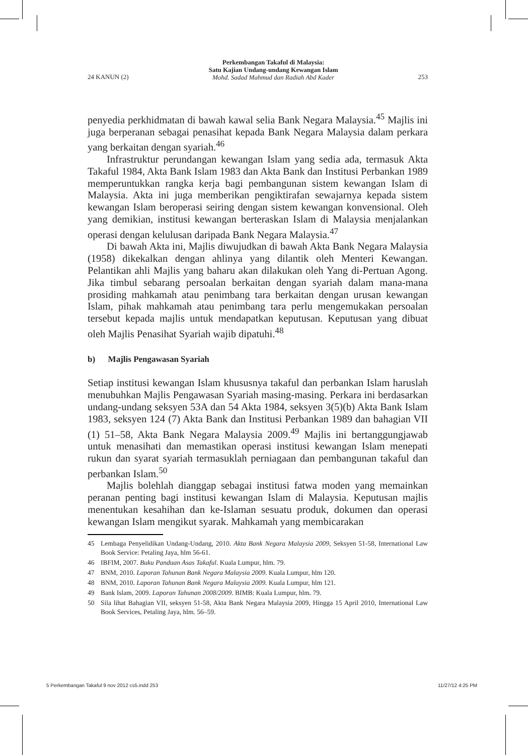24 KANUN (2)
Perkembangan Takaful di Malaysia:
Satu Kajian Undang-undang Kewangan Islam
Mohd. Sadad Mahmud dan Radiah Abd Kader
253
penyedia perkhidmatan di bawah kawal selia Bank Negara Malaysia.<sup>45</sup> Majlis ini juga berperanan sebagai penasihat kepada Bank Negara Malaysia dalam perkara yang berkaitan dengan syariah.<sup>46</sup>
Infrastruktur perundangan kewangan Islam yang sedia ada, termasuk Akta Takaful 1984, Akta Bank Islam 1983 dan Akta Bank dan Institusi Perbankan 1989 memperuntukkan rangka kerja bagi pembangunan sistem kewangan Islam di Malaysia. Akta ini juga memberikan pengiktirafan sewajarnya kepada sistem kewangan Islam beroperasi seiring dengan sistem kewangan konvensional. Oleh yang demikian, institusi kewangan berteraskan Islam di Malaysia menjalankan operasi dengan kelulusan daripada Bank Negara Malaysia.<sup>47</sup>
Di bawah Akta ini, Majlis diwujudkan di bawah Akta Bank Negara Malaysia (1958) dikekalkan dengan ahlinya yang dilantik oleh Menteri Kewangan. Pelantikan ahli Majlis yang baharu akan dilakukan oleh Yang di-Pertuan Agong. Jika timbul sebarang persoalan berkaitan dengan syariah dalam mana-mana prosiding mahkamah atau penimbang tara berkaitan dengan urusan kewangan Islam, pihak mahkamah atau penimbang tara perlu mengemukakan persoalan tersebut kepada majlis untuk mendapatkan keputusan. Keputusan yang dibuat oleh Majlis Penasihat Syariah wajib dipatuhi.<sup>48</sup>
b) Majlis Pengawasan Syariah
Setiap institusi kewangan Islam khususnya takaful dan perbankan Islam haruslah menubuhkan Majlis Pengawasan Syariah masing-masing. Perkara ini berdasarkan undang-undang seksyen 53A dan 54 Akta 1984, seksyen 3(5)(b) Akta Bank Islam 1983, seksyen 124 (7) Akta Bank dan Institusi Perbankan 1989 dan bahagian VII (1) 51–58, Akta Bank Negara Malaysia 2009.<sup>49</sup> Majlis ini bertanggungjawab untuk menasihati dan memastikan operasi institusi kewangan Islam menepati rukun dan syarat syariah termasuklah perniagaan dan pembangunan takaful dan perbankan Islam.<sup>50</sup>
Majlis bolehlah dianggap sebagai institusi fatwa moden yang memainkan peranan penting bagi institusi kewangan Islam di Malaysia. Keputusan majlis menentukan kesahihan dan ke-Islaman sesuatu produk, dokumen dan operasi kewangan Islam mengikut syarak. Mahkamah yang membicarakan
45 Lembaga Penyelidikan Undang-Undang, 2010. Akta Bank Negara Malaysia 2009, Seksyen 51-58, International Law Book Service: Petaling Jaya, hlm 56-61.
46 IBFIM, 2007. Buku Panduan Asas Takaful. Kuala Lumpur, hlm. 79.
47 BNM, 2010. Laporan Tahunan Bank Negara Malaysia 2009. Kuala Lumpur, hlm 120.
48 BNM, 2010. Laporan Tahunan Bank Negara Malaysia 2009. Kuala Lumpur, hlm 121.
49 Bank Islam, 2009. Laporan Tahunan 2008/2009. BIMB: Kuala Lumpur, hlm. 79.
50 Sila lihat Bahagian VII, seksyen 51-58, Akta Bank Negara Malaysia 2009, Hingga 15 April 2010, International Law Book Services, Petaling Jaya, hlm. 56–59.
5 Perkembangan Takaful 9 nov 2012 cs5.indd 253
11/27/12 4:25 PM